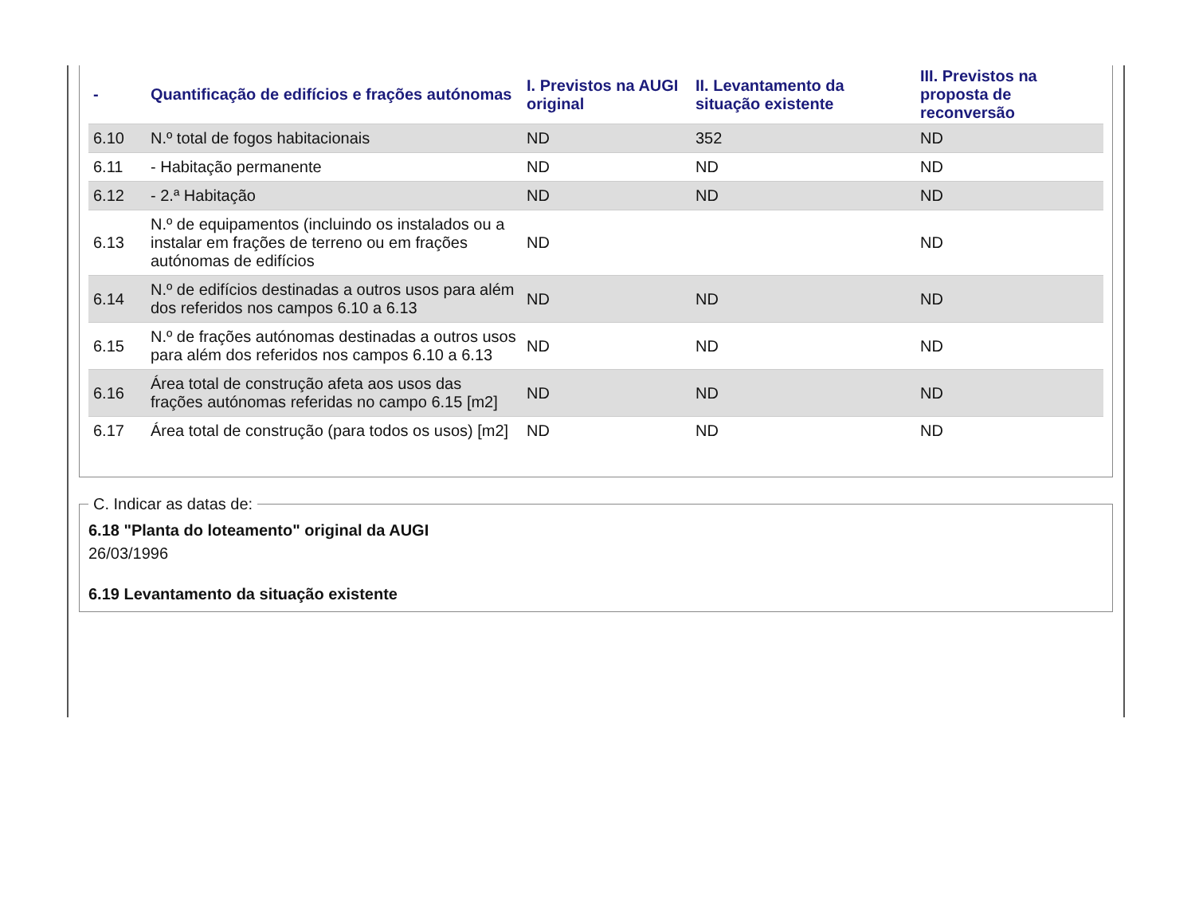| - | Quantificação de edifícios e frações autónomas | I. Previstos na AUGI original | II. Levantamento da situação existente | III. Previstos na proposta de reconversão |
| --- | --- | --- | --- | --- |
| 6.10 | N.º total de fogos habitacionais | ND | 352 | ND |
| 6.11 | - Habitação permanente | ND | ND | ND |
| 6.12 | - 2.ª Habitação | ND | ND | ND |
| 6.13 | N.º de equipamentos (incluindo os instalados ou a instalar em frações de terreno ou em frações autónomas de edifícios | ND | | ND |
| 6.14 | N.º de edifícios destinadas a outros usos para além dos referidos nos campos 6.10 a 6.13 | ND | ND | ND |
| 6.15 | N.º de frações autónomas destinadas a outros usos para além dos referidos nos campos 6.10 a 6.13 | ND | ND | ND |
| 6.16 | Área total de construção afeta aos usos das frações autónomas referidas no campo 6.15 [m2] | ND | ND | ND |
| 6.17 | Área total de construção (para todos os usos) [m2] | ND | ND | ND |
C. Indicar as datas de: 6.18 "Planta do loteamento" original da AUGI
26/03/1996
6.19 Levantamento da situação existente